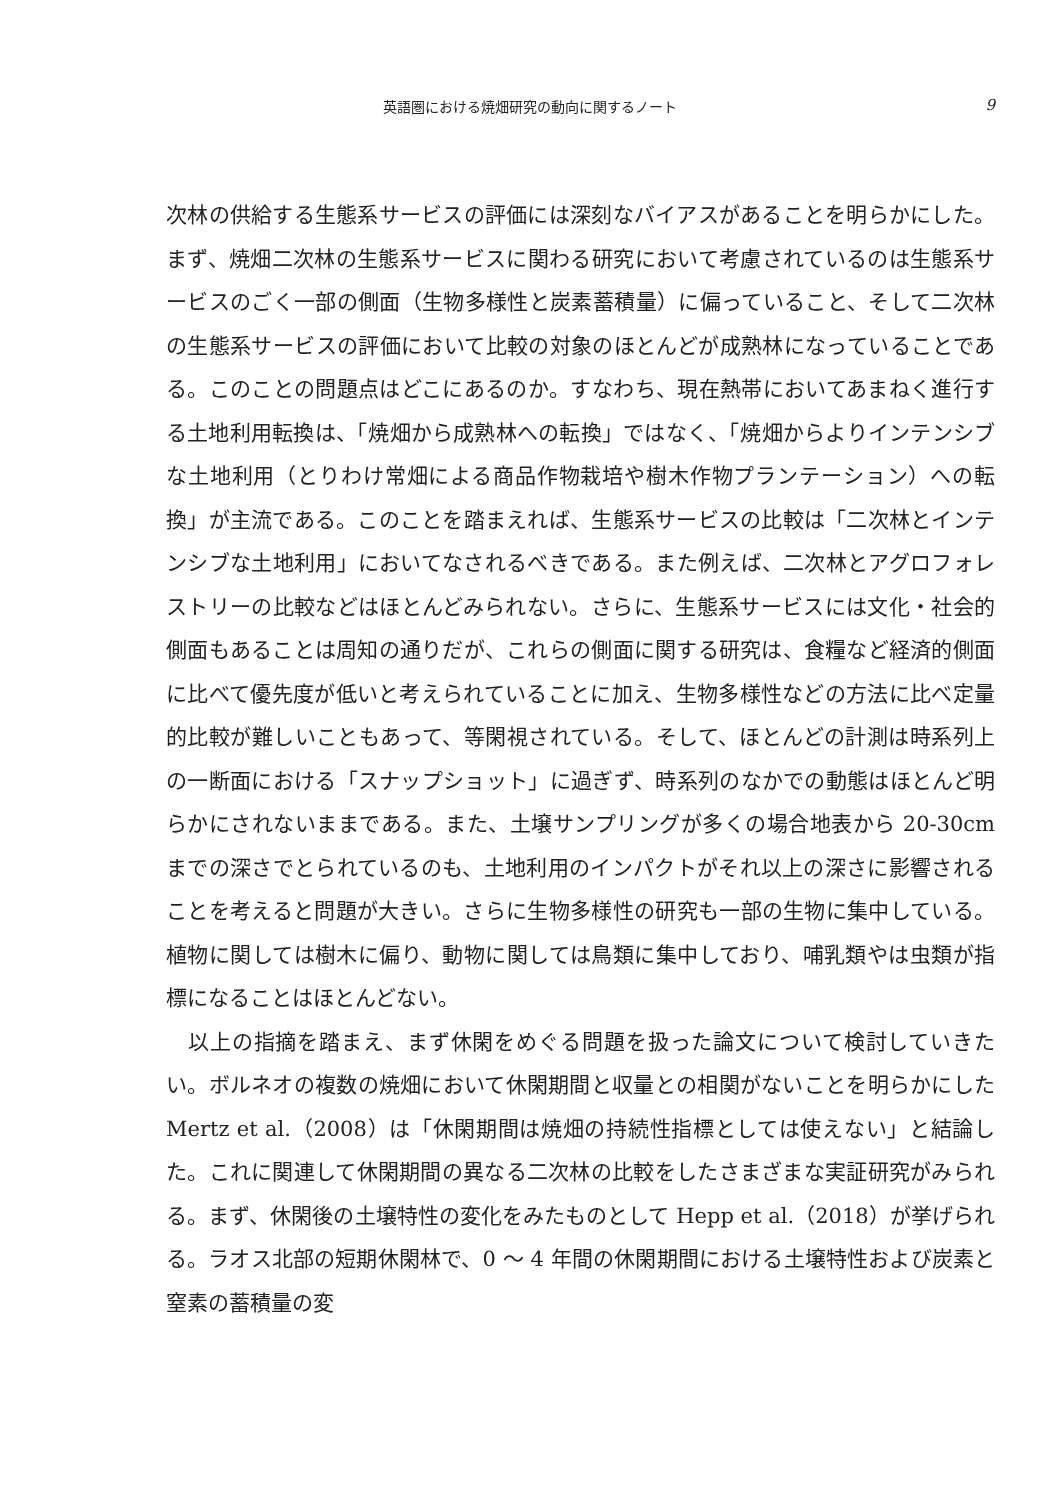英語圏における焼畑研究の動向に関するノート 9
次林の供給する生態系サービスの評価には深刻なバイアスがあることを明らかにした。まず、焼畑二次林の生態系サービスに関わる研究において考慮されているのは生態系サービスのごく一部の側面（生物多様性と炭素蓄積量）に偏っていること、そして二次林の生態系サービスの評価において比較の対象のほとんどが成熟林になっていることである。このことの問題点はどこにあるのか。すなわち、現在熱帯においてあまねく進行する土地利用転換は、「焼畑から成熟林への転換」ではなく、「焼畑からよりインテンシブな土地利用（とりわけ常畑による商品作物栽培や樹木作物プランテーション）への転換」が主流である。このことを踏まえれば、生態系サービスの比較は「二次林とインテンシブな土地利用」においてなされるべきである。また例えば、二次林とアグロフォレストリーの比較などはほとんどみられない。さらに、生態系サービスには文化・社会的側面もあることは周知の通りだが、これらの側面に関する研究は、食糧など経済的側面に比べて優先度が低いと考えられていることに加え、生物多様性などの方法に比べ定量的比較が難しいこともあって、等閑視されている。そして、ほとんどの計測は時系列上の一断面における「スナップショット」に過ぎず、時系列のなかでの動態はほとんど明らかにされないままである。また、土壌サンプリングが多くの場合地表から 20-30cm までの深さでとられているのも、土地利用のインパクトがそれ以上の深さに影響されることを考えると問題が大きい。さらに生物多様性の研究も一部の生物に集中している。植物に関しては樹木に偏り、動物に関しては鳥類に集中しており、哺乳類やは虫類が指標になることはほとんどない。
　以上の指摘を踏まえ、まず休閑をめぐる問題を扱った論文について検討していきたい。ボルネオの複数の焼畑において休閑期間と収量との相関がないことを明らかにした Mertz et al.（2008）は「休閑期間は焼畑の持続性指標としては使えない」と結論した。これに関連して休閑期間の異なる二次林の比較をしたさまざまな実証研究がみられる。まず、休閑後の土壌特性の変化をみたものとして Hepp et al.（2018）が挙げられる。ラオス北部の短期休閑林で、0 ～ 4 年間の休閑期間における土壌特性および炭素と窒素の蓄積量の変